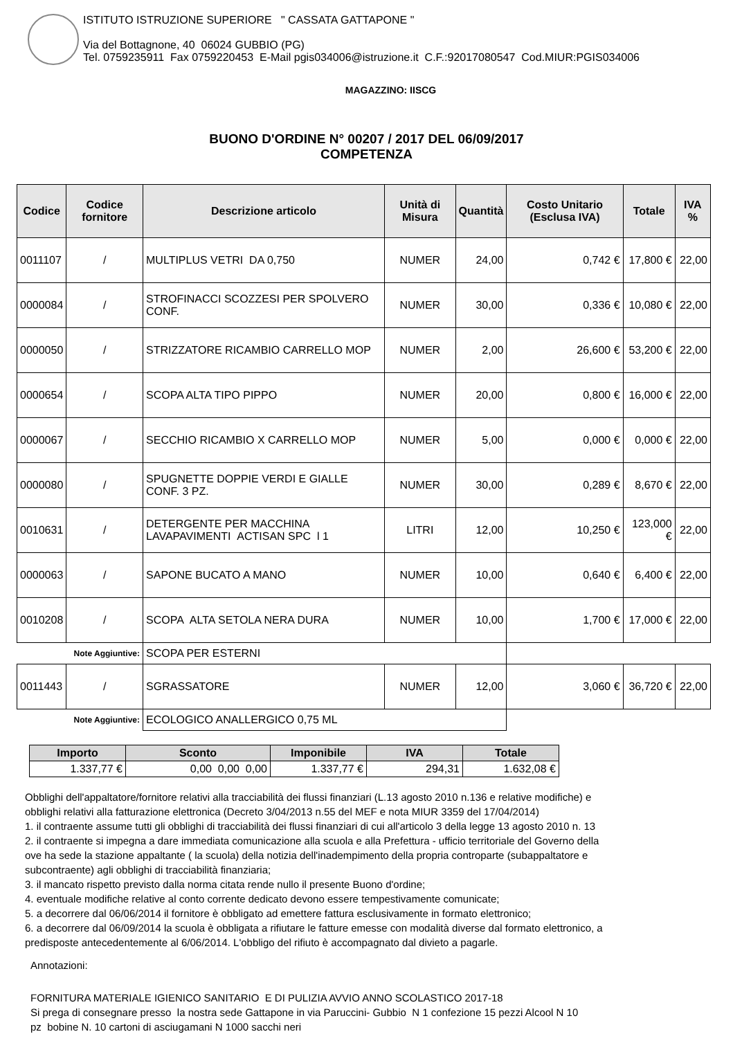ISTITUTO ISTRUZIONE SUPERIORE " CASSATA GATTAPONE "
Via del Bottagnone, 40 06024 GUBBIO (PG)
Tel. 0759235911 Fax 0759220453 E-Mail pgis034006@istruzione.it C.F.:92017080547 Cod.MIUR:PGIS034006
MAGAZZINO: IISCG
BUONO D'ORDINE N° 00207 / 2017 DEL 06/09/2017
COMPETENZA
| Codice | Codice fornitore | Descrizione articolo | Unità di Misura | Quantità | Costo Unitario (Esclusa IVA) | Totale | IVA % |
| --- | --- | --- | --- | --- | --- | --- | --- |
| 0011107 | / | MULTIPLUS VETRI DA 0,750 | NUMER | 24,00 | 0,742 € | 17,800 € | 22,00 |
| 0000084 | / | STROFINACCI SCOZZESI PER SPOLVERO CONF. | NUMER | 30,00 | 0,336 € | 10,080 € | 22,00 |
| 0000050 | / | STRIZZATORE RICAMBIO CARRELLO MOP | NUMER | 2,00 | 26,600 € | 53,200 € | 22,00 |
| 0000654 | / | SCOPA ALTA TIPO PIPPO | NUMER | 20,00 | 0,800 € | 16,000 € | 22,00 |
| 0000067 | / | SECCHIO RICAMBIO X CARRELLO MOP | NUMER | 5,00 | 0,000 € | 0,000 € | 22,00 |
| 0000080 | / | SPUGNETTE DOPPIE VERDI E GIALLE CONF. 3 PZ. | NUMER | 30,00 | 0,289 € | 8,670 € | 22,00 |
| 0010631 | / | DETERGENTE PER MACCHINA LAVAPAVIMENTI ACTISAN SPC l 1 | LITRI | 12,00 | 10,250 € | 123,000 € | 22,00 |
| 0000063 | / | SAPONE BUCATO A MANO | NUMER | 10,00 | 0,640 € | 6,400 € | 22,00 |
| 0010208 | / | SCOPA ALTA SETOLA NERA DURA | NUMER | 10,00 | 1,700 € | 17,000 € | 22,00 |
| Note Aggiuntive: | | SCOPA PER ESTERNI | | | | | |
| 0011443 | / | SGRASSATORE | NUMER | 12,00 | 3,060 € | 36,720 € | 22,00 |
| Note Aggiuntive: | | ECOLOGICO ANALLERGICO 0,75 ML | | | | | |
| Importo | Sconto | Imponibile | IVA | Totale |
| --- | --- | --- | --- | --- |
| 1.337,77 € | 0,00 0,00 0,00 | 1.337,77 € | 294,31 | 1.632,08 € |
Obblighi dell'appaltatore/fornitore relativi alla tracciabilità dei flussi finanziari (L.13 agosto 2010 n.136 e relative modifiche) e
obblighi relativi alla fatturazione elettronica (Decreto 3/04/2013 n.55 del MEF e nota MIUR 3359 del 17/04/2014)
1. il contraente assume tutti gli obblighi di tracciabilità dei flussi finanziari di cui all'articolo 3 della legge 13 agosto 2010 n. 13
2. il contraente si impegna a dare immediata comunicazione alla scuola e alla Prefettura - ufficio territoriale del Governo della
ove ha sede la stazione appaltante ( la scuola) della notizia dell'inadempimento della propria controparte (subappaltatore e
subcontraente) agli obblighi di tracciabilità finanziaria;
3. il mancato rispetto previsto dalla norma citata rende nullo il presente Buono d'ordine;
4. eventuale modifiche relative al conto corrente dedicato devono essere tempestivamente comunicate;
5. a decorrere dal 06/06/2014 il fornitore è obbligato ad emettere fattura esclusivamente in formato elettronico;
6. a decorrere dal 06/09/2014 la scuola è obbligata a rifiutare le fatture emesse con modalità diverse dal formato elettronico, a
predisposte antecedentemente al 6/06/2014. L'obbligo del rifiuto è accompagnato dal divieto a pagarle.
Annotazioni:
FORNITURA MATERIALE IGIENICO SANITARIO E DI PULIZIA AVVIO ANNO SCOLASTICO 2017-18
Si prega di consegnare presso la nostra sede Gattapone in via Paruccini- Gubbio N 1 confezione 15 pezzi Alcool N 10
pz bobine N. 10 cartoni di asciugamani N 1000 sacchi neri